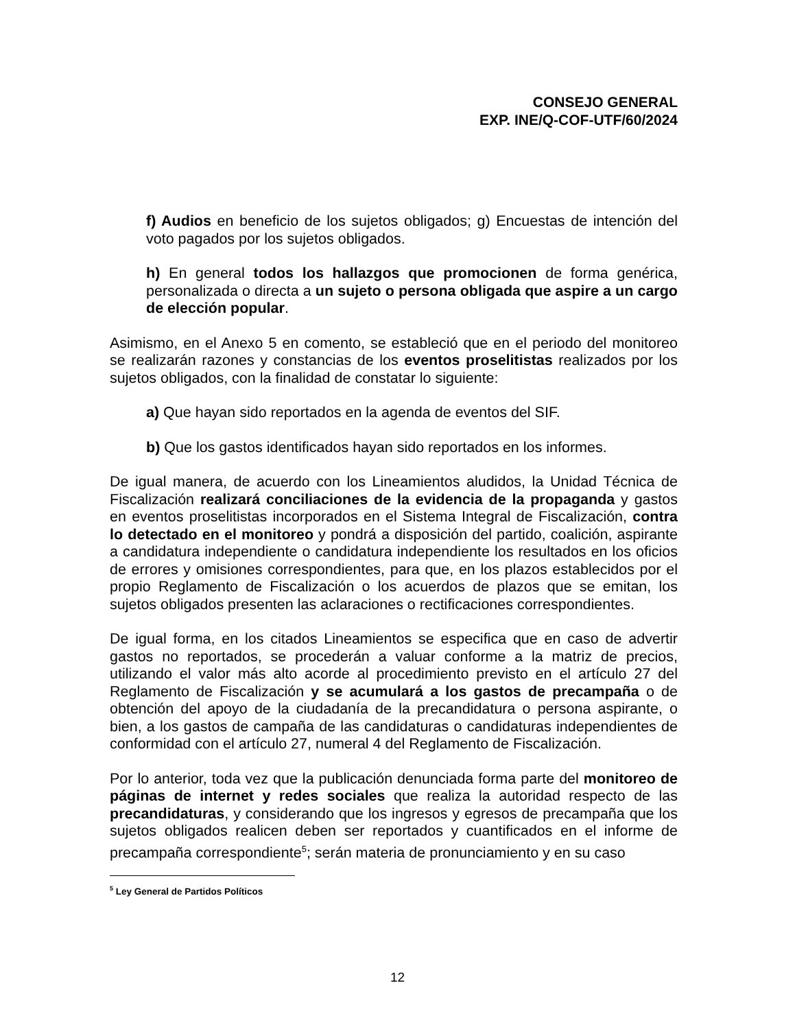CONSEJO GENERAL
EXP. INE/Q-COF-UTF/60/2024
f) Audios en beneficio de los sujetos obligados; g) Encuestas de intención del voto pagados por los sujetos obligados.
h) En general todos los hallazgos que promocionen de forma genérica, personalizada o directa a un sujeto o persona obligada que aspire a un cargo de elección popular.
Asimismo, en el Anexo 5 en comento, se estableció que en el periodo del monitoreo se realizarán razones y constancias de los eventos proselitistas realizados por los sujetos obligados, con la finalidad de constatar lo siguiente:
a) Que hayan sido reportados en la agenda de eventos del SIF.
b) Que los gastos identificados hayan sido reportados en los informes.
De igual manera, de acuerdo con los Lineamientos aludidos, la Unidad Técnica de Fiscalización realizará conciliaciones de la evidencia de la propaganda y gastos en eventos proselitistas incorporados en el Sistema Integral de Fiscalización, contra lo detectado en el monitoreo y pondrá a disposición del partido, coalición, aspirante a candidatura independiente o candidatura independiente los resultados en los oficios de errores y omisiones correspondientes, para que, en los plazos establecidos por el propio Reglamento de Fiscalización o los acuerdos de plazos que se emitan, los sujetos obligados presenten las aclaraciones o rectificaciones correspondientes.
De igual forma, en los citados Lineamientos se especifica que en caso de advertir gastos no reportados, se procederán a valuar conforme a la matriz de precios, utilizando el valor más alto acorde al procedimiento previsto en el artículo 27 del Reglamento de Fiscalización y se acumulará a los gastos de precampaña o de obtención del apoyo de la ciudadanía de la precandidatura o persona aspirante, o bien, a los gastos de campaña de las candidaturas o candidaturas independientes de conformidad con el artículo 27, numeral 4 del Reglamento de Fiscalización.
Por lo anterior, toda vez que la publicación denunciada forma parte del monitoreo de páginas de internet y redes sociales que realiza la autoridad respecto de las precandidaturas, y considerando que los ingresos y egresos de precampaña que los sujetos obligados realicen deben ser reportados y cuantificados en el informe de precampaña correspondiente<sup>5</sup>; serán materia de pronunciamiento y en su caso
<sup>5</sup> Ley General de Partidos Políticos
12